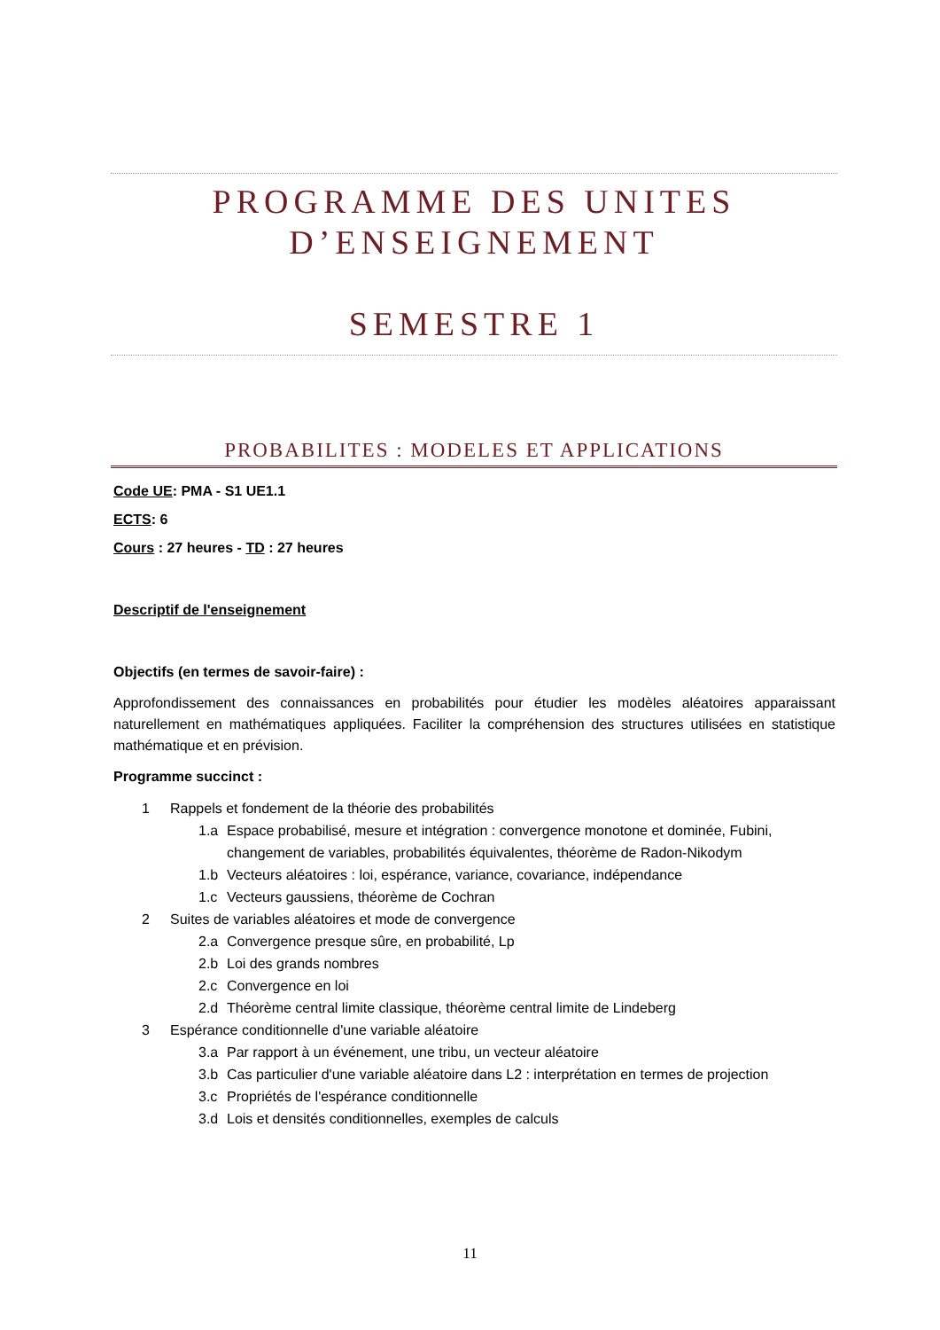PROGRAMME DES UNITES D’ENSEIGNEMENT
SEMESTRE 1
PROBABILITES : MODELES ET APPLICATIONS
Code UE: PMA - S1 UE1.1
ECTS: 6
Cours : 27 heures - TD : 27 heures
Descriptif de l'enseignement
Objectifs (en termes de savoir-faire) :
Approfondissement des connaissances en probabilités pour étudier les modèles aléatoires apparaissant naturellement en mathématiques appliquées. Faciliter la compréhension des structures utilisées en statistique mathématique et en prévision.
Programme succinct :
1 Rappels et fondement de la théorie des probabilités
1.a Espace probabilisé, mesure et intégration : convergence monotone et dominée, Fubini, changement de variables, probabilités équivalentes, théorème de Radon-Nikodym
1.b Vecteurs aléatoires : loi, espérance, variance, covariance, indépendance
1.c Vecteurs gaussiens, théorème de Cochran
2 Suites de variables aléatoires et mode de convergence
2.a Convergence presque sûre, en probabilité, Lp
2.b Loi des grands nombres
2.c Convergence en loi
2.d Théorème central limite classique, théorème central limite de Lindeberg
3 Espérance conditionnelle d'une variable aléatoire
3.a Par rapport à un événement, une tribu, un vecteur aléatoire
3.b Cas particulier d'une variable aléatoire dans L2 : interprétation en termes de projection
3.c Propriétés de l'espérance conditionnelle
3.d Lois et densités conditionnelles, exemples de calculs
11